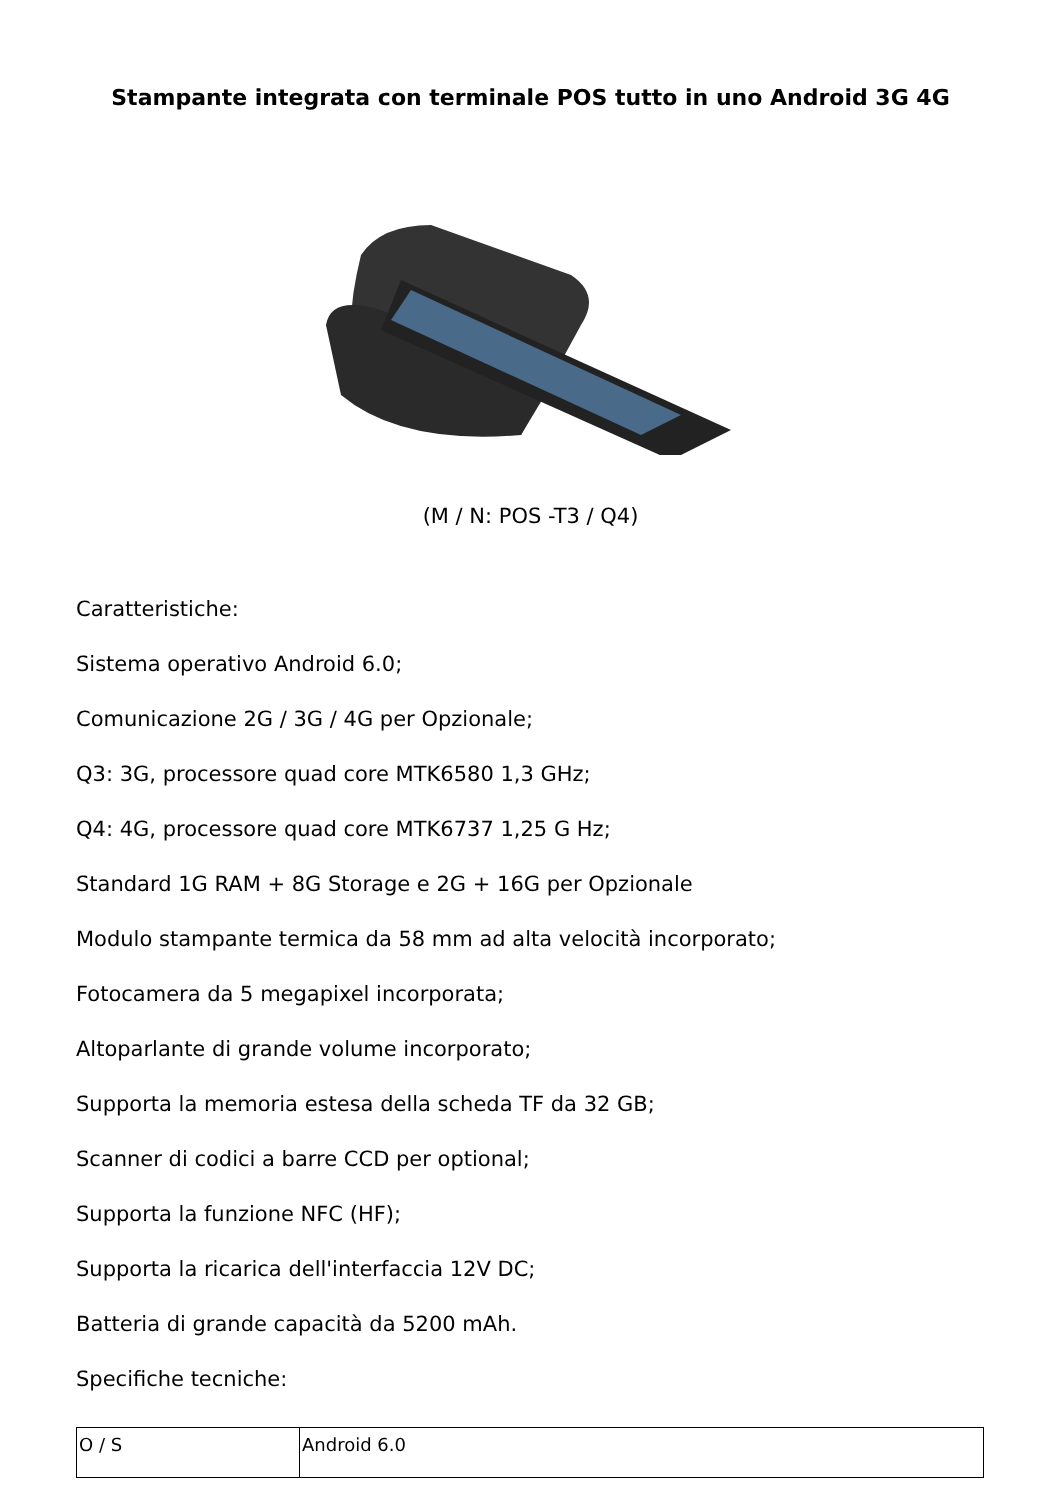Stampante integrata con terminale POS tutto in uno Android 3G 4G
(M / N: POS -T3 / Q4)
Caratteristiche:
Sistema operativo Android 6.0;
Comunicazione 2G / 3G / 4G per Opzionale;
Q3: 3G, processore quad core MTK6580 1,3 GHz;
Q4: 4G, processore quad core MTK6737 1,25 G Hz;
Standard 1G RAM + 8G Storage e 2G + 16G per Opzionale
Modulo stampante termica da 58 mm ad alta velocità incorporato;
Fotocamera da 5 megapixel incorporata;
Altoparlante di grande volume incorporato;
Supporta la memoria estesa della scheda TF da 32 GB;
Scanner di codici a barre CCD per optional;
Supporta la funzione NFC (HF);
Supporta la ricarica dell'interfaccia 12V DC;
Batteria di grande capacità da 5200 mAh.
Specifiche tecniche:
| O / S | Android 6.0 |